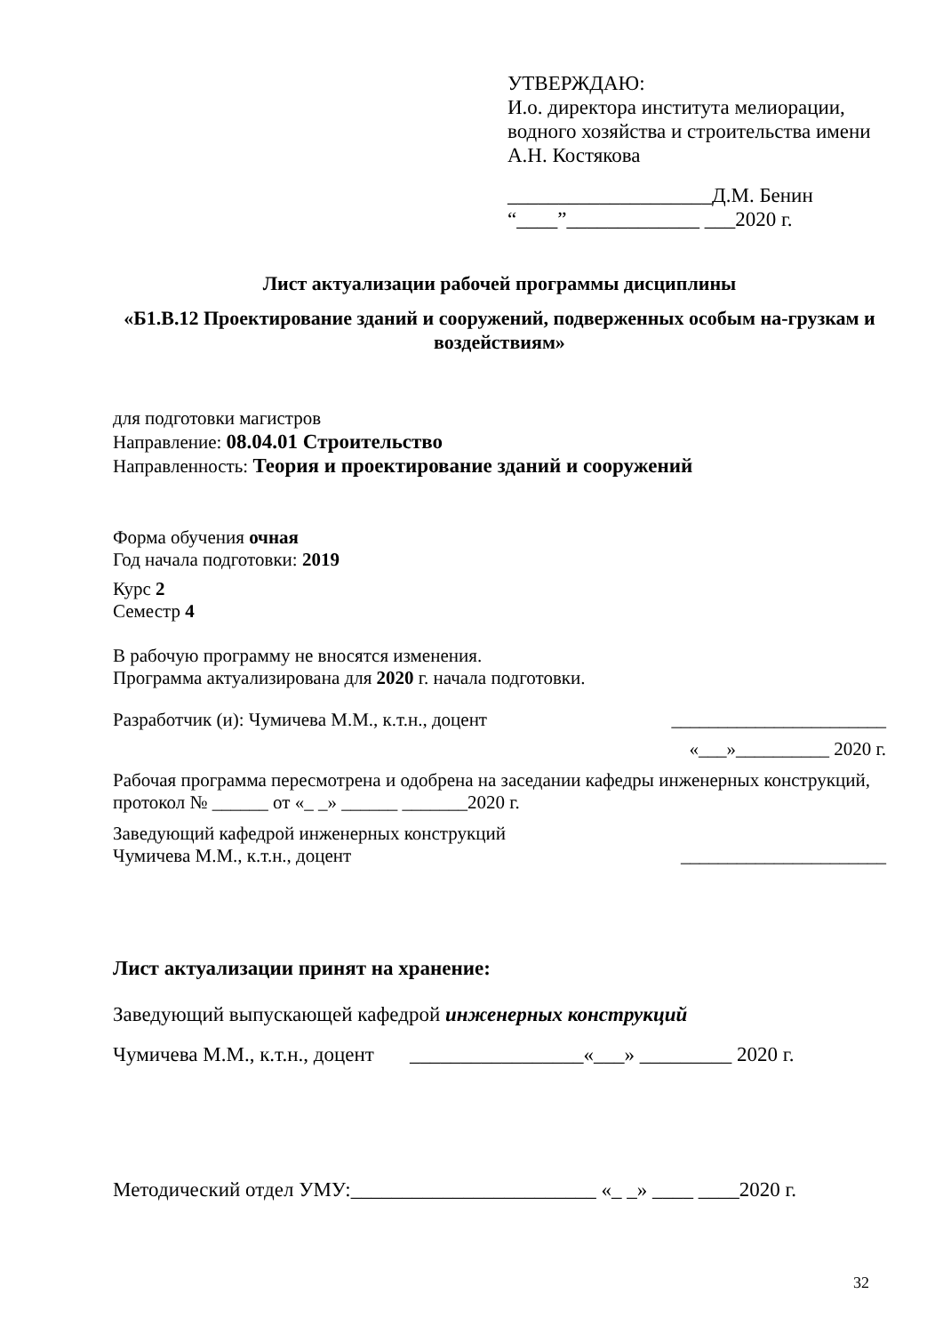УТВЕРЖДАЮ:
И.о. директора института мелиорации, водного хозяйства и строительства имени А.Н. Костякова
____________________Д.М. Бенин
“____”_____________ ___2020 г.
Лист актуализации рабочей программы дисциплины
«Б1.В.12 Проектирование зданий и сооружений, подверженных особым на-грузкам и воздействиям»
для подготовки магистров
Направление: 08.04.01 Строительство
Направленность: Теория и проектирование зданий и сооружений
Форма обучения очная
Год начала подготовки: 2019
Курс 2
Семестр 4
В рабочую программу не вносятся изменения.
Программа актуализирована для 2020 г. начала подготовки.
Разработчик (и): Чумичева М.М., к.т.н., доцент _______________________
«___»__________ 2020 г.
Рабочая программа пересмотрена и одобрена на заседании кафедры инженерных конструкций, протокол № ______ от «_ _» ______ _______2020 г.
Заведующий кафедрой инженерных конструкций
Чумичева М.М., к.т.н., доцент ______________________
Лист актуализации принят на хранение:
Заведующий выпускающей кафедрой инженерных конструкций
Чумичева М.М., к.т.н., доцент _________________«___» _________ 2020 г.
Методический отдел УМУ:________________________ «_ _» ____ ____2020 г.
32